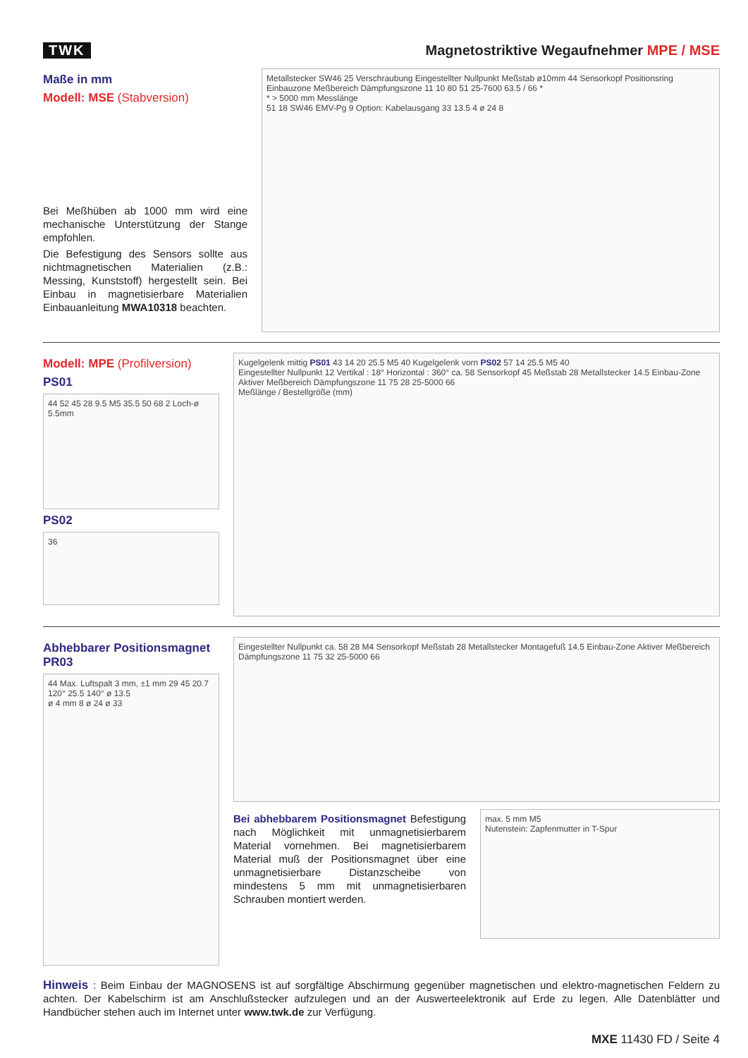TWK
Magnetostriktive Wegaufnehmer MPE / MSE
Maße in mm
Modell: MSE (Stabversion)
Bei Meßhüben ab 1000 mm wird eine mechanische Unterstützung der Stange empfohlen.
Die Befestigung des Sensors sollte aus nichtmagnetischen Materialien (z.B.: Messing, Kunststoff) hergestellt sein. Bei Einbau in magnetisierbare Materialien Einbauanleitung MWA10318 beachten.
Metallstecker SW46 25 Verschraubung Eingestellter Nullpunkt Meßstab ø10mm 44 Sensorkopf Positionsring Einbauzone Meßbereich Dämpfungszone 11 10 80 51 25-7600 63.5 / 66 *
* > 5000 mm Messlänge
51 18 SW46 EMV-Pg 9 Option: Kabelausgang 33 13.5 4 ø 24 8
Modell: MPE (Profilversion)
PS01
44 52 45 28 9.5 M5 35.5 50 68 2 Loch-ø 5.5mm
PS02
36
Kugelgelenk mittig PS01 43 14 20 25.5 M5 40 Kugelgelenk vorn PS02 57 14 25.5 M5 40
Eingestellter Nullpunkt 12 Vertikal : 18° Horizontal : 360° ca. 58 Sensorkopf 45 Meßstab 28 Metallstecker 14.5 Einbau-Zone Aktiver Meßbereich Dämpfungszone 11 75 28 25-5000 66
Meßlänge / Bestellgröße (mm)
Abhebbarer Positionsmagnet PR03
44 Max. Luftspalt 3 mm, ±1 mm 29 45 20.7
120° 25.5 140° ø 13.5
ø 4 mm 8 ø 24 ø 33
Eingestellter Nullpunkt ca. 58 28 M4 Sensorkopf Meßstab 28 Metallstecker Montagefuß 14.5 Einbau-Zone Aktiver Meßbereich Dämpfungszone 11 75 32 25-5000 66
Bei abhebbarem Positionsmagnet Befestigung nach Möglichkeit mit unmagnetisierbarem Material vornehmen. Bei magnetisierbarem Material muß der Positionsmagnet über eine unmagnetisierbare Distanzscheibe von mindestens 5 mm mit unmagnetisierbaren Schrauben montiert werden.
max. 5 mm M5
Nutenstein: Zapfenmutter in T-Spur
Hinweis : Beim Einbau der MAGNOSENS ist auf sorgfältige Abschirmung gegenüber magnetischen und elektro-magnetischen Feldern zu achten. Der Kabelschirm ist am Anschlußstecker aufzulegen und an der Auswerteelektronik auf Erde zu legen. Alle Datenblätter und Handbücher stehen auch im Internet unter www.twk.de zur Verfügung.
MXE 11430 FD / Seite 4